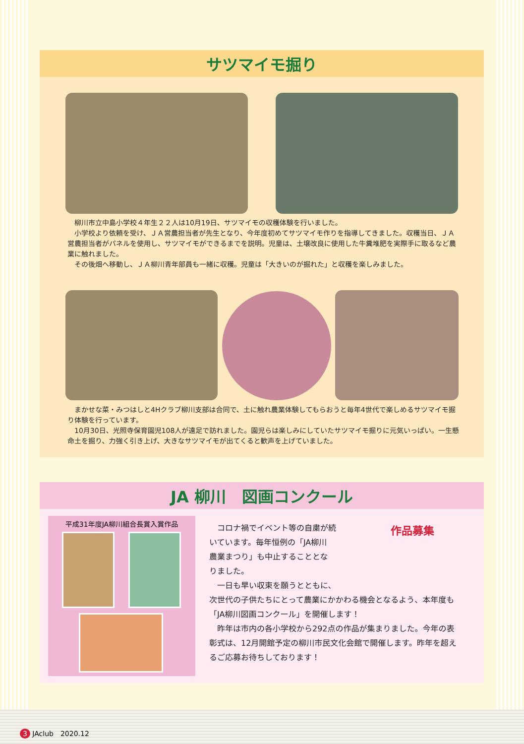サツマイモ掘り
　柳川市立中島小学校４年生２２人は10月19日、サツマイモの収穫体験を行いました。
　小学校より依頼を受け、ＪＡ営農担当者が先生となり、今年度初めてサツマイモ作りを指導してきました。収穫当日、ＪＡ営農担当者がパネルを使用し、サツマイモができるまでを説明。児童は、土壌改良に使用した牛糞堆肥を実際手に取るなど農業に触れました。
　その後畑へ移動し、ＪＡ柳川青年部員も一緒に収穫。児童は「大きいのが掘れた」と収穫を楽しみました。
　まかせな菜・みつはしと4Hクラブ柳川支部は合同で、土に触れ農業体験してもらおうと毎年4世代で楽しめるサツマイモ掘り体験を行っています。
　10月30日、光照寺保育園児108人が遠足で訪れました。園児らは楽しみにしていたサツマイモ掘りに元気いっぱい。一生懸命土を掘り、力強く引き上げ、大きなサツマイモが出てくると歓声を上げていました。
JA 柳川　図画コンクール
平成31年度JA柳川組合長賞入賞作品
作品募集
　コロナ禍でイベント等の自粛が続
いています。毎年恒例の「JA柳川
農業まつり」も中止することとな
りました。
　一日も早い収束を願うとともに、
次世代の子供たちにとって農業にかかわる機会となるよう、本年度も「JA柳川図画コンクール」を開催します！
　昨年は市内の各小学校から292点の作品が集まりました。今年の表彰式は、12月開館予定の柳川市民文化会館で開催します。昨年を超えるご応募お待ちしております！
3 JAclub　2020.12